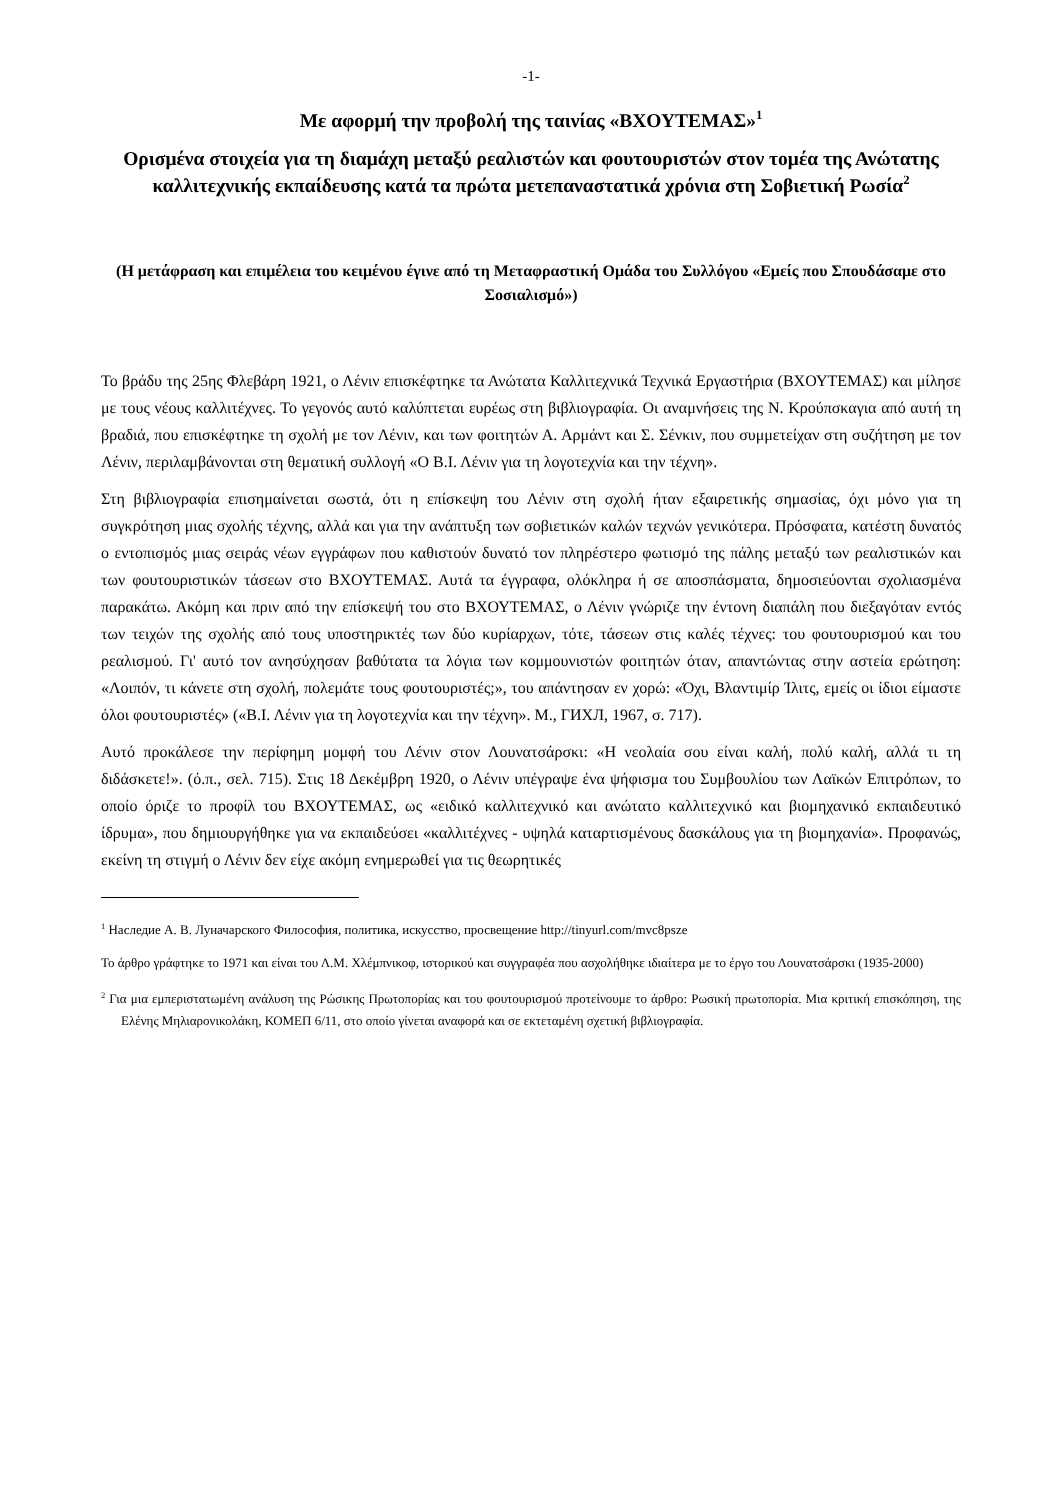-1-
Με αφορμή την προβολή της ταινίας «ΒΧΟΥΤΕΜΑΣ»<sup>1</sup>
Ορισμένα στοιχεία για τη διαμάχη μεταξύ ρεαλιστών και φουτουριστών στον τομέα της Ανώτατης καλλιτεχνικής εκπαίδευσης κατά τα πρώτα μετεπαναστατικά χρόνια στη Σοβιετική Ρωσία<sup>2</sup>
(Η μετάφραση και επιμέλεια του κειμένου έγινε από τη Μεταφραστική Ομάδα του Συλλόγου «Εμείς που Σπουδάσαμε στο Σοσιαλισμό»)
Το βράδυ της 25ης Φλεβάρη 1921, ο Λένιν επισκέφτηκε τα Ανώτατα Καλλιτεχνικά Τεχνικά Εργαστήρια (ΒΧΟΥΤΕΜΑΣ) και μίλησε με τους νέους καλλιτέχνες. Το γεγονός αυτό καλύπτεται ευρέως στη βιβλιογραφία. Οι αναμνήσεις της Ν. Κρούπσκαγια από αυτή τη βραδιά, που επισκέφτηκε τη σχολή με τον Λένιν, και των φοιτητών Α. Αρμάντ και Σ. Σένκιν, που συμμετείχαν στη συζήτηση με τον Λένιν, περιλαμβάνονται στη θεματική συλλογή «Ο Β.Ι. Λένιν για τη λογοτεχνία και την τέχνη».
Στη βιβλιογραφία επισημαίνεται σωστά, ότι η επίσκεψη του Λένιν στη σχολή ήταν εξαιρετικής σημασίας, όχι μόνο για τη συγκρότηση μιας σχολής τέχνης, αλλά και για την ανάπτυξη των σοβιετικών καλών τεχνών γενικότερα. Πρόσφατα, κατέστη δυνατός ο εντοπισμός μιας σειράς νέων εγγράφων που καθιστούν δυνατό τον πληρέστερο φωτισμό της πάλης μεταξύ των ρεαλιστικών και των φουτουριστικών τάσεων στο ΒΧΟΥΤΕΜΑΣ. Αυτά τα έγγραφα, ολόκληρα ή σε αποσπάσματα, δημοσιεύονται σχολιασμένα παρακάτω. Ακόμη και πριν από την επίσκεψή του στο ΒΧΟΥΤΕΜΑΣ, ο Λένιν γνώριζε την έντονη διαπάλη που διεξαγόταν εντός των τειχών της σχολής από τους υποστηρικτές των δύο κυρίαρχων, τότε, τάσεων στις καλές τέχνες: του φουτουρισμού και του ρεαλισμού. Γι' αυτό τον ανησύχησαν βαθύτατα τα λόγια των κομμουνιστών φοιτητών όταν, απαντώντας στην αστεία ερώτηση: «Λοιπόν, τι κάνετε στη σχολή, πολεμάτε τους φουτουριστές;», του απάντησαν εν χορώ: «Όχι, Βλαντιμίρ Ίλιτς, εμείς οι ίδιοι είμαστε όλοι φουτουριστές» («Β.Ι. Λένιν για τη λογοτεχνία και την τέχνη». Μ., ГИХЛ, 1967, σ. 717).
Αυτό προκάλεσε την περίφημη μομφή του Λένιν στον Λουνατσάρσκι: «Η νεολαία σου είναι καλή, πολύ καλή, αλλά τι τη διδάσκετε!». (ό.π., σελ. 715). Στις 18 Δεκέμβρη 1920, ο Λένιν υπέγραψε ένα ψήφισμα του Συμβουλίου των Λαϊκών Επιτρόπων, το οποίο όριζε το προφίλ του ΒΧΟΥΤΕΜΑΣ, ως «ειδικό καλλιτεχνικό και ανώτατο καλλιτεχνικό και βιομηχανικό εκπαιδευτικό ίδρυμα», που δημιουργήθηκε για να εκπαιδεύσει «καλλιτέχνες - υψηλά καταρτισμένους δασκάλους για τη βιομηχανία». Προφανώς, εκείνη τη στιγμή ο Λένιν δεν είχε ακόμη ενημερωθεί για τις θεωρητικές
<sup>1</sup> Наследие А. В. Луначарского Философия, политика, искусство, просвещение http://tinyurl.com/mvc8psze
Το άρθρο γράφτηκε το 1971 και είναι του Λ.Μ. Χλέμπνικοφ, ιστορικού και συγγραφέα που ασχολήθηκε ιδιαίτερα με το έργο του Λουνατσάρσκι (1935-2000)
<sup>2</sup> Για μια εμπεριστατωμένη ανάλυση της Ρώσικης Πρωτοπορίας και του φουτουρισμού προτείνουμε το άρθρο: Ρωσική πρωτοπορία. Μια κριτική επισκόπηση, της Ελένης Μηλιαρονικολάκη, ΚΟΜΕΠ 6/11, στο οποίο γίνεται αναφορά και σε εκτεταμένη σχετική βιβλιογραφία.